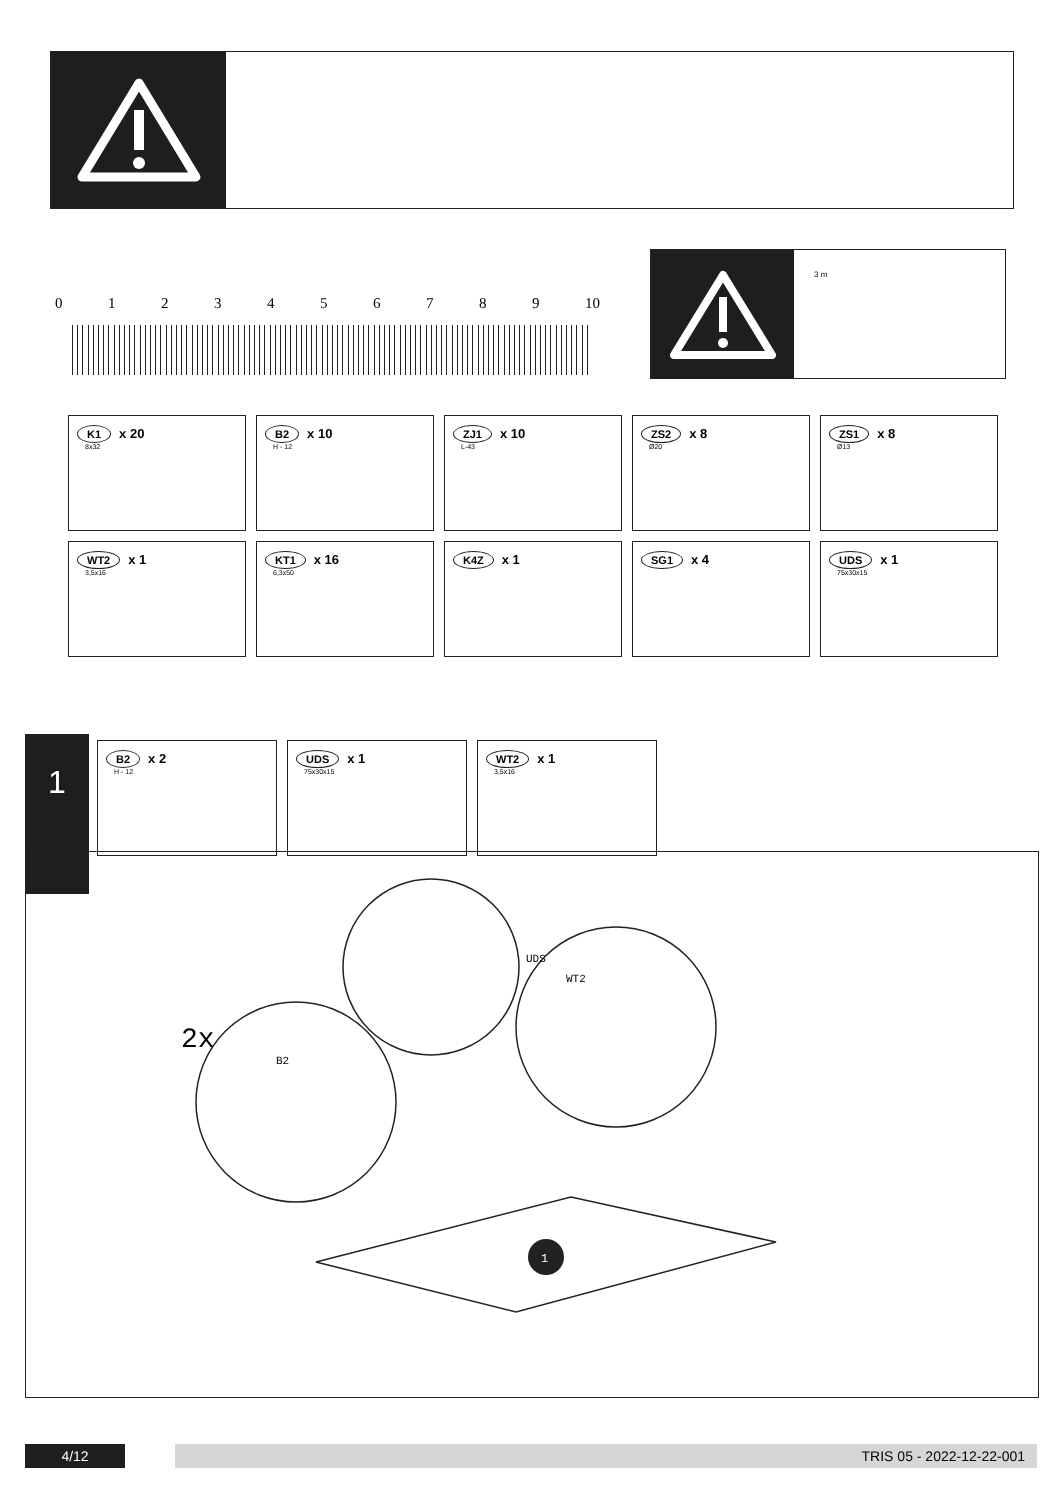0123456789 10
3 m
K1 x 20
8x32
B2 x 10
H - 12
ZJ1 x 10
L-43
ZS2 x 8
Ø20
ZS1 x 8
Ø13
WT2 x 1
3,5x16
KT1 x 16
6,3x50
K4Z x 1
SG1 x 4
UDS x 1
75x30x15
1
B2 x 2
H - 12
UDS x 1
75x30x15
WT2 x 1
3,5x16
2x
B2
UDS
WT2
1
4/12 TRIS 05 - 2022-12-22-001